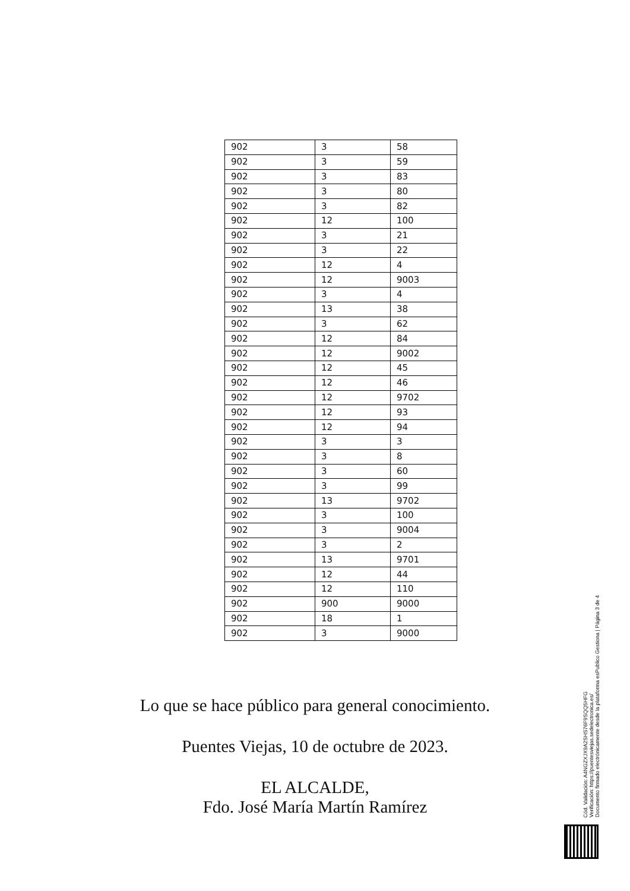| 902 | 3 | 58 |
| 902 | 3 | 59 |
| 902 | 3 | 83 |
| 902 | 3 | 80 |
| 902 | 3 | 82 |
| 902 | 12 | 100 |
| 902 | 3 | 21 |
| 902 | 3 | 22 |
| 902 | 12 | 4 |
| 902 | 12 | 9003 |
| 902 | 3 | 4 |
| 902 | 13 | 38 |
| 902 | 3 | 62 |
| 902 | 12 | 84 |
| 902 | 12 | 9002 |
| 902 | 12 | 45 |
| 902 | 12 | 46 |
| 902 | 12 | 9702 |
| 902 | 12 | 93 |
| 902 | 12 | 94 |
| 902 | 3 | 3 |
| 902 | 3 | 8 |
| 902 | 3 | 60 |
| 902 | 3 | 99 |
| 902 | 13 | 9702 |
| 902 | 3 | 100 |
| 902 | 3 | 9004 |
| 902 | 3 | 2 |
| 902 | 13 | 9701 |
| 902 | 12 | 44 |
| 902 | 12 | 110 |
| 902 | 900 | 9000 |
| 902 | 18 | 1 |
| 902 | 3 | 9000 |
Lo que se hace público para general conocimiento.
Puentes Viejas, 10 de octubre de 2023.
EL ALCALDE,
Fdo. José María Martín Ramírez
Cód. Validación: A4NGZXJX9A2SHS76F9SQQ5HFG
Verificación: https://puentesviejas.sedelectronica.es/
Documento firmado electrónicamente desde la plataforma esPublico Gestiona | Página 3 de 4